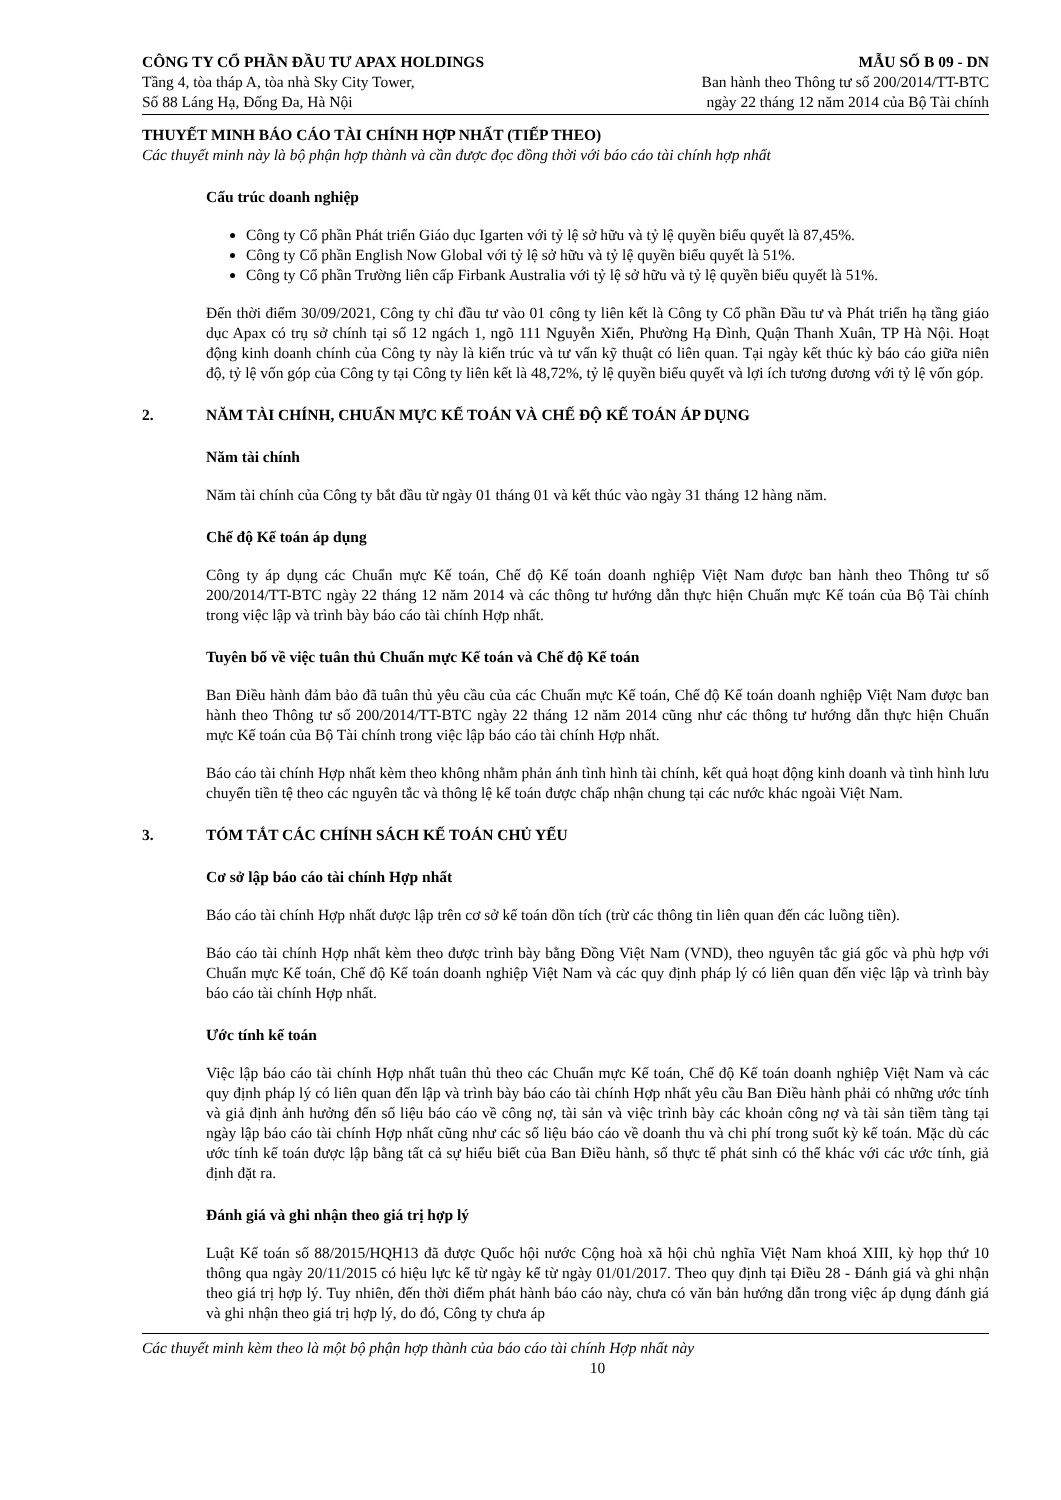CÔNG TY CỔ PHẦN ĐẦU TƯ APAX HOLDINGS
Tầng 4, tòa tháp A, tòa nhà Sky City Tower,
Số 88 Láng Hạ, Đống Đa, Hà Nội
MẪU SỐ B 09 - DN
Ban hành theo Thông tư số 200/2014/TT-BTC
ngày 22 tháng 12 năm 2014 của Bộ Tài chính
THUYẾT MINH BÁO CÁO TÀI CHÍNH HỢP NHẤT (TIẾP THEO)
Các thuyết minh này là bộ phận hợp thành và cần được đọc đồng thời với báo cáo tài chính hợp nhất
Cấu trúc doanh nghiệp
Công ty Cổ phần Phát triển Giáo dục Igarten với tỷ lệ sở hữu và tỷ lệ quyền biểu quyết là 87,45%.
Công ty Cổ phần English Now Global với tỷ lệ sở hữu và tỷ lệ quyền biểu quyết là 51%.
Công ty Cổ phần Trường liên cấp Firbank Australia với tỷ lệ sở hữu và tỷ lệ quyền biểu quyết là 51%.
Đến thời điểm 30/09/2021, Công ty chỉ đầu tư vào 01 công ty liên kết là Công ty Cổ phần Đầu tư và Phát triển hạ tầng giáo dục Apax có trụ sở chính tại số 12 ngách 1, ngõ 111 Nguyễn Xiển, Phường Hạ Đình, Quận Thanh Xuân, TP Hà Nội. Hoạt động kinh doanh chính của Công ty này là kiến trúc và tư vấn kỹ thuật có liên quan. Tại ngày kết thúc kỳ báo cáo giữa niên độ, tỷ lệ vốn góp của Công ty tại Công ty liên kết là 48,72%, tỷ lệ quyền biểu quyết và lợi ích tương đương với tỷ lệ vốn góp.
2. NĂM TÀI CHÍNH, CHUẨN MỰC KẾ TOÁN VÀ CHẾ ĐỘ KẾ TOÁN ÁP DỤNG
Năm tài chính
Năm tài chính của Công ty bắt đầu từ ngày 01 tháng 01 và kết thúc vào ngày 31 tháng 12 hàng năm.
Chế độ Kế toán áp dụng
Công ty áp dụng các Chuẩn mực Kế toán, Chế độ Kế toán doanh nghiệp Việt Nam được ban hành theo Thông tư số 200/2014/TT-BTC ngày 22 tháng 12 năm 2014 và các thông tư hướng dẫn thực hiện Chuẩn mực Kế toán của Bộ Tài chính trong việc lập và trình bày báo cáo tài chính Hợp nhất.
Tuyên bố về việc tuân thủ Chuẩn mực Kế toán và Chế độ Kế toán
Ban Điều hành đảm bảo đã tuân thủ yêu cầu của các Chuẩn mực Kế toán, Chế độ Kế toán doanh nghiệp Việt Nam được ban hành theo Thông tư số 200/2014/TT-BTC ngày 22 tháng 12 năm 2014 cũng như các thông tư hướng dẫn thực hiện Chuẩn mực Kế toán của Bộ Tài chính trong việc lập báo cáo tài chính Hợp nhất.
Báo cáo tài chính Hợp nhất kèm theo không nhằm phản ánh tình hình tài chính, kết quả hoạt động kinh doanh và tình hình lưu chuyển tiền tệ theo các nguyên tắc và thông lệ kế toán được chấp nhận chung tại các nước khác ngoài Việt Nam.
3. TÓM TẮT CÁC CHÍNH SÁCH KẾ TOÁN CHỦ YẾU
Cơ sở lập báo cáo tài chính Hợp nhất
Báo cáo tài chính Hợp nhất được lập trên cơ sở kế toán dồn tích (trừ các thông tin liên quan đến các luồng tiền).
Báo cáo tài chính Hợp nhất kèm theo được trình bày bằng Đồng Việt Nam (VND), theo nguyên tắc giá gốc và phù hợp với Chuẩn mực Kế toán, Chế độ Kế toán doanh nghiệp Việt Nam và các quy định pháp lý có liên quan đến việc lập và trình bày báo cáo tài chính Hợp nhất.
Ước tính kế toán
Việc lập báo cáo tài chính Hợp nhất tuân thủ theo các Chuẩn mực Kế toán, Chế độ Kế toán doanh nghiệp Việt Nam và các quy định pháp lý có liên quan đến lập và trình bày báo cáo tài chính Hợp nhất yêu cầu Ban Điều hành phải có những ước tính và giả định ảnh hưởng đến số liệu báo cáo về công nợ, tài sản và việc trình bày các khoản công nợ và tài sản tiềm tàng tại ngày lập báo cáo tài chính Hợp nhất cũng như các số liệu báo cáo về doanh thu và chi phí trong suốt kỳ kế toán. Mặc dù các ước tính kế toán được lập bằng tất cả sự hiểu biết của Ban Điều hành, số thực tế phát sinh có thể khác với các ước tính, giả định đặt ra.
Đánh giá và ghi nhận theo giá trị hợp lý
Luật Kế toán số 88/2015/HQH13 đã được Quốc hội nước Cộng hoà xã hội chủ nghĩa Việt Nam khoá XIII, kỳ họp thứ 10 thông qua ngày 20/11/2015 có hiệu lực kể từ ngày kể từ ngày 01/01/2017. Theo quy định tại Điều 28 - Đánh giá và ghi nhận theo giá trị hợp lý. Tuy nhiên, đến thời điểm phát hành báo cáo này, chưa có văn bản hướng dẫn trong việc áp dụng đánh giá và ghi nhận theo giá trị hợp lý, do đó, Công ty chưa áp
Các thuyết minh kèm theo là một bộ phận hợp thành của báo cáo tài chính Hợp nhất này
10